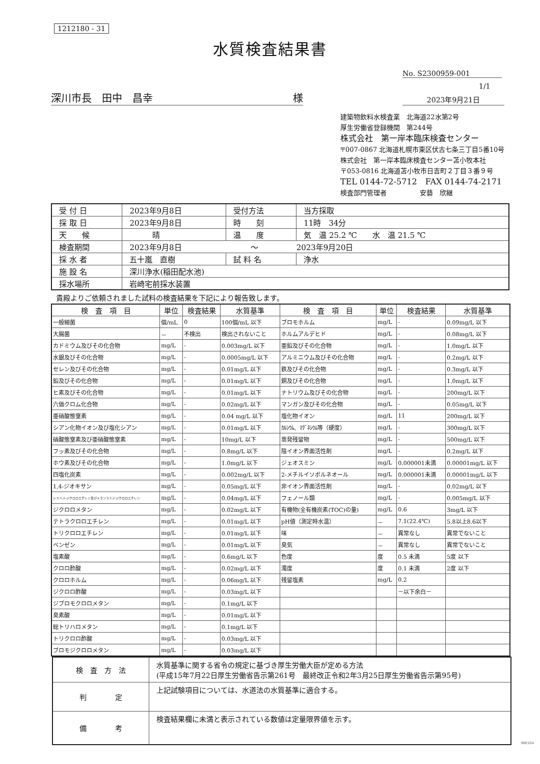1212180 - 31
水質検査結果書
No. S2300959-001
1/1
深川市長　田中　昌幸 様
2023年9月21日
建築物飲料水検査業　北海道22水第2号
厚生労働省登録機関　第244号
株式会社　第一岸本臨床検査センター
〒007-0867 北海道札幌市東区伏古七条三丁目5番10号
株式会社　第一岸本臨床検査センター苫小牧本社
〒053-0816 北海道苫小牧市日吉町２丁目３番９号
TEL 0144-72-5712　FAX 0144-74-2171
検査部門管理者　　　　　安藝　欣継
| 受 付 日 | 2023年9月8日 | 受付方法 | 当方採取 |
| 採 取 日 | 2023年9月8日 | 時 刻 | 11時 34分 |
| 天 候 | 晴 | 温 度 | 気 温 25.2 ℃ 水 温 21.5 ℃ |
| 検査期間 | 2023年9月8日 ～ 2023年9月20日 | | |
| 採 水 者 | 五十嵐 直樹 | 試 料 名 | 浄水 |
| 施 設 名 | 深川浄水(稲田配水池) | | |
| 採水場所 | 岩崎宅前採水装置 | | |
貴殿よりご依頼されました試料の検査結果を下記により報告致します。
| 検 査 項 目 | 単位 | 検査結果 | 水質基準 | 検 査 項 目 | 単位 | 検査結果 | 水質基準 |
| --- | --- | --- | --- | --- | --- | --- | --- |
| 一般細菌 | 個/mL | 0 | 100個/mL 以下 | ブロモホルム | mg/L | - | 0.09mg/L 以下 |
| 大腸菌 | － | 不検出 | 検出されないこと | ホルムアルデヒド | mg/L | - | 0.08mg/L 以下 |
| カドミウム及びその化合物 | mg/L | - | 0.003mg/L 以下 | 亜鉛及びその化合物 | mg/L | - | 1.0mg/L 以下 |
| 水銀及びその化合物 | mg/L | - | 0.0005mg/L 以下 | アルミニウム及びその化合物 | mg/L | - | 0.2mg/L 以下 |
| セレン及びその化合物 | mg/L | - | 0.01mg/L 以下 | 鉄及びその化合物 | mg/L | - | 0.3mg/L 以下 |
| 鉛及びその化合物 | mg/L | - | 0.01mg/L 以下 | 銅及びその化合物 | mg/L | - | 1.0mg/L 以下 |
| ヒ素及びその化合物 | mg/L | - | 0.01mg/L 以下 | ナトリウム及びその化合物 | mg/L | - | 200mg/L 以下 |
| 六価クロム化合物 | mg/L | - | 0.02mg/L 以下 | マンガン及びその化合物 | mg/L | - | 0.05mg/L 以下 |
| 亜硝酸態窒素 | mg/L | - | 0.04 mg/L 以下 | 塩化物イオン | mg/L | 11 | 200mg/L 以下 |
| シアン化物イオン及び塩化シアン | mg/L | - | 0.01mg/L 以下 | ｶﾙｼｳﾑ、ﾏｸﾞﾈｼｳﾑ等（硬度） | mg/L | - | 300mg/L 以下 |
| 硝酸態窒素及び亜硝酸態窒素 | mg/L | - | 10mg/L 以下 | 蒸発残留物 | mg/L | - | 500mg/L 以下 |
| フッ素及びその化合物 | mg/L | - | 0.8mg/L 以下 | 陰イオン界面活性剤 | mg/L | - | 0.2mg/L 以下 |
| ホウ素及びその化合物 | mg/L | - | 1.0mg/L 以下 | ジェオスミン | mg/L | 0.000001未満 | 0.00001mg/L 以下 |
| 四塩化炭素 | mg/L | - | 0.002mg/L 以下 | 2-メチルイソボルネオール | mg/L | 0.000001未満 | 0.00001mg/L 以下 |
| 1,4-ジオキサン | mg/L | - | 0.05mg/L 以下 | 非イオン界面活性剤 | mg/L | - | 0.02mg/L 以下 |
| シス-1,2-ジクロロエチレン及びトランス-1,2-ジクロロエチレン | mg/L | - | 0.04mg/L 以下 | フェノール類 | mg/L | - | 0.005mg/L 以下 |
| ジクロロメタン | mg/L | - | 0.02mg/L 以下 | 有機物(全有機炭素(TOC)の量) | mg/L | 0.6 | 3mg/L 以下 |
| テトラクロロエチレン | mg/L | - | 0.01mg/L 以下 | pH値（測定時水温） | － | 7.1(22.4℃) | 5.8以上8.6以下 |
| トリクロロエチレン | mg/L | - | 0.01mg/L 以下 | 味 | － | 異常なし | 異常でないこと |
| ベンゼン | mg/L | - | 0.01mg/L 以下 | 臭気 | － | 異常なし | 異常でないこと |
| 塩素酸 | mg/L | - | 0.6mg/L 以下 | 色度 | 度 | 0.5 未満 | 5度 以下 |
| クロロ酢酸 | mg/L | - | 0.02mg/L 以下 | 濁度 | 度 | 0.1 未満 | 2度 以下 |
| クロロホルム | mg/L | - | 0.06mg/L 以下 | 残留塩素 | mg/L | 0.2 | |
| ジクロロ酢酸 | mg/L | - | 0.03mg/L 以下 | | | －以下余白－ | |
| ジブロモクロロメタン | mg/L | - | 0.1mg/L 以下 | | | | |
| 臭素酸 | mg/L | - | 0.01mg/L 以下 | | | | |
| 総トリハロメタン | mg/L | - | 0.1mg/L 以下 | | | | |
| トリクロロ酢酸 | mg/L | - | 0.03mg/L 以下 | | | | |
| ブロモジクロロメタン | mg/L | - | 0.03mg/L 以下 | | | | |
| 検 査 方 法 | 水質基準に関する省令の規定に基づき厚生労働大臣が定める方法 (平成15年7月22日厚生労働省告示第261号 最終改正令和2年3月25日厚生労働省告示第95号) |
| 判 定 | 上記試験項目については、水道法の水質基準に適合する。 |
| 備 考 | 検査結果欄に未満と表示されている数値は定量限界値を示す。 |
INB104